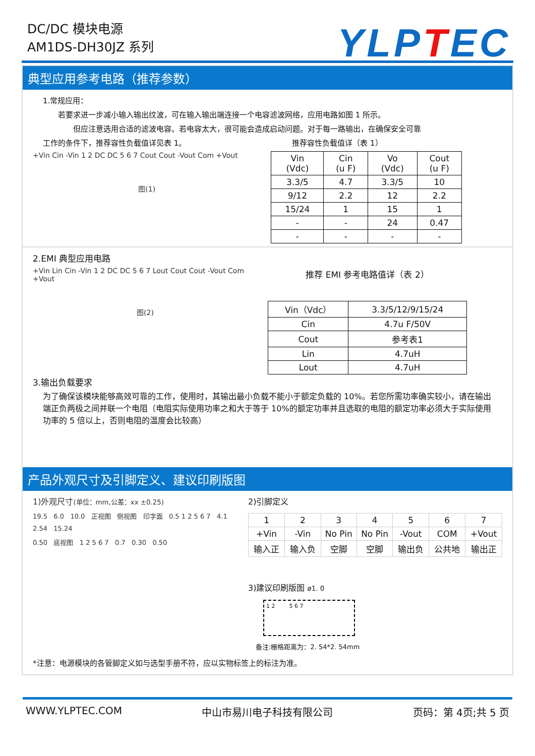DC/DC 模块电源
AM1DS-DH30JZ 系列
YLPTEC
典型应用参考电路（推荐参数）
1.常规应用：
若要求进一步减小输入输出纹波，可在输入输出端连接一个电容滤波网络，应用电路如图 1 所示。
但应注意选用合适的滤波电容。若电容太大，很可能会造成启动问题。对于每一路输出，在确保安全可靠
工作的条件下，推荐容性负载值详见表 1。 推荐容性负载值详（表 1）
+Vin Cin -Vin 1 2 DC DC 5 6 7 Cout Cout -Vout Com +Vout
图(1)
| Vin (Vdc) | Cin (u F) | Vo (Vdc) | Cout (u F) |
| --- | --- | --- | --- |
| 3.3/5 | 4.7 | 3.3/5 | 10 |
| 9/12 | 2.2 | 12 | 2.2 |
| 15/24 | 1 | 15 | 1 |
| - | - | 24 | 0.47 |
| - | - | - | - |
2.EMI 典型应用电路
+Vin Lin Cin -Vin 1 2 DC DC 5 6 7 Lout Cout Cout -Vout Com +Vout
图(2)
推荐 EMI 参考电路值详（表 2）
| Vin（Vdc） | 3.3/5/12/9/15/24 |
| Cin | 4.7u F/50V |
| Cout | 参考表1 |
| Lin | 4.7uH |
| Lout | 4.7uH |
3.输出负载要求
为了确保该模块能够高效可靠的工作，使用时，其输出最小负载不能小于额定负载的 10%。若您所需功率确实较小，请在输出端正负两极之间并联一个电阻（电阻实际使用功率之和大于等于 10%的额定功率并且选取的电阻的额定功率必须大于实际使用功率的 5 倍以上，否则电阻的温度会比较高）
产品外观尺寸及引脚定义、建议印刷版图
1)外观尺寸(单位：mm,公差：xx ±0.25)
19.5 6.0 10.0 正视图 侧视图 印字面 0.5 1 2 5 6 7 4.1 2.54 15.24
0.50 底视图 1 2 5 6 7 0.7 0.30 0.50
2)引脚定义
| 1 | 2 | 3 | 4 | 5 | 6 | 7 |
| +Vin | -Vin | No Pin | No Pin | -Vout | COM | +Vout |
| 输入正 | 输入负 | 空脚 | 空脚 | 输出负 | 公共地 | 输出正 |
3)建议印刷版图 ø1. 0
1 2 5 6 7
备注:栅格距离为：2. 54*2. 54mm
*注意：电源模块的各管脚定义如与选型手册不符，应以实物标签上的标注为准。
WWW.YLPTEC.COM 中山市易川电子科技有限公司 页码：第 4页;共 5 页